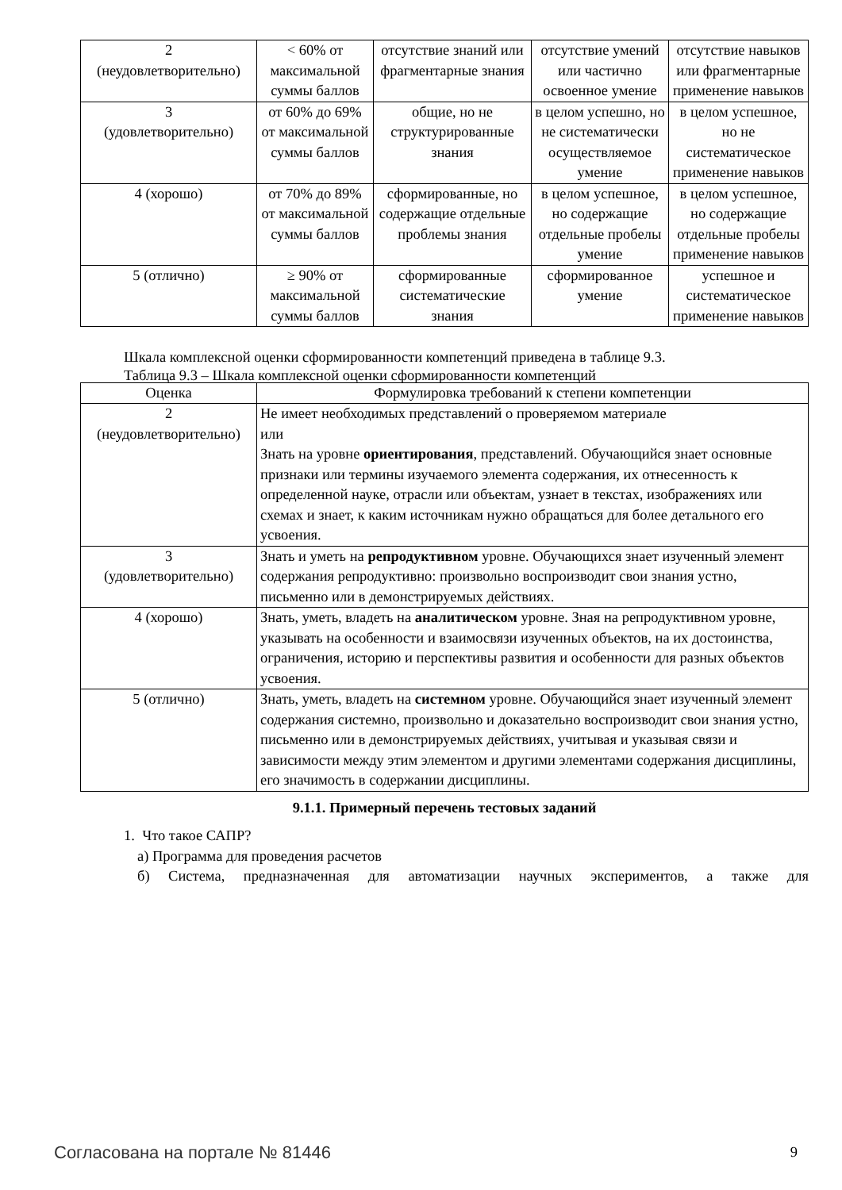| 2 (неудовлетворительно) | < 60% от максимальной суммы баллов | отсутствие знаний или фрагментарные знания | отсутствие умений или частично освоенное умение | отсутствие навыков или фрагментарные применение навыков |
| 3 (удовлетворительно) | от 60% до 69% от максимальной суммы баллов | общие, но не структурированные знания | в целом успешно, но не систематически осуществляемое умение | в целом успешное, но не систематическое применение навыков |
| 4 (хорошо) | от 70% до 89% от максимальной суммы баллов | сформированные, но содержащие отдельные проблемы знания | в целом успешное, но содержащие отдельные пробелы умение | в целом успешное, но содержащие отдельные пробелы применение навыков |
| 5 (отлично) | ≥ 90% от максимальной суммы баллов | сформированные систематические знания | сформированное умение | успешное и систематическое применение навыков |
Шкала комплексной оценки сформированности компетенций приведена в таблице 9.3.
Таблица 9.3 – Шкала комплексной оценки сформированности компетенций
| Оценка | Формулировка требований к степени компетенции |
| --- | --- |
| 2 (неудовлетворительно) | Не имеет необходимых представлений о проверяемом материале или Знать на уровне ориентирования , представлений. Обучающийся знает основные признаки или термины изучаемого элемента содержания, их отнесенность к определенной науке, отрасли или объектам, узнает в текстах, изображениях или схемах и знает, к каким источникам нужно обращаться для более детального его усвоения. |
| 3 (удовлетворительно) | Знать и уметь на репродуктивном уровне. Обучающихся знает изученный элемент содержания репродуктивно: произвольно воспроизводит свои знания устно, письменно или в демонстрируемых действиях. |
| 4 (хорошо) | Знать, уметь, владеть на аналитическом уровне. Зная на репродуктивном уровне, указывать на особенности и взаимосвязи изученных объектов, на их достоинства, ограничения, историю и перспективы развития и особенности для разных объектов усвоения. |
| 5 (отлично) | Знать, уметь, владеть на системном уровне. Обучающийся знает изученный элемент содержания системно, произвольно и доказательно воспроизводит свои знания устно, письменно или в демонстрируемых действиях, учитывая и указывая связи и зависимости между этим элементом и другими элементами содержания дисциплины, его значимость в содержании дисциплины. |
9.1.1. Примерный перечень тестовых заданий
1. Что такое САПР?
а) Программа для проведения расчетов
б) Система, предназначенная для автоматизации научных экспериментов, а также для
Согласована на портале № 81446 9